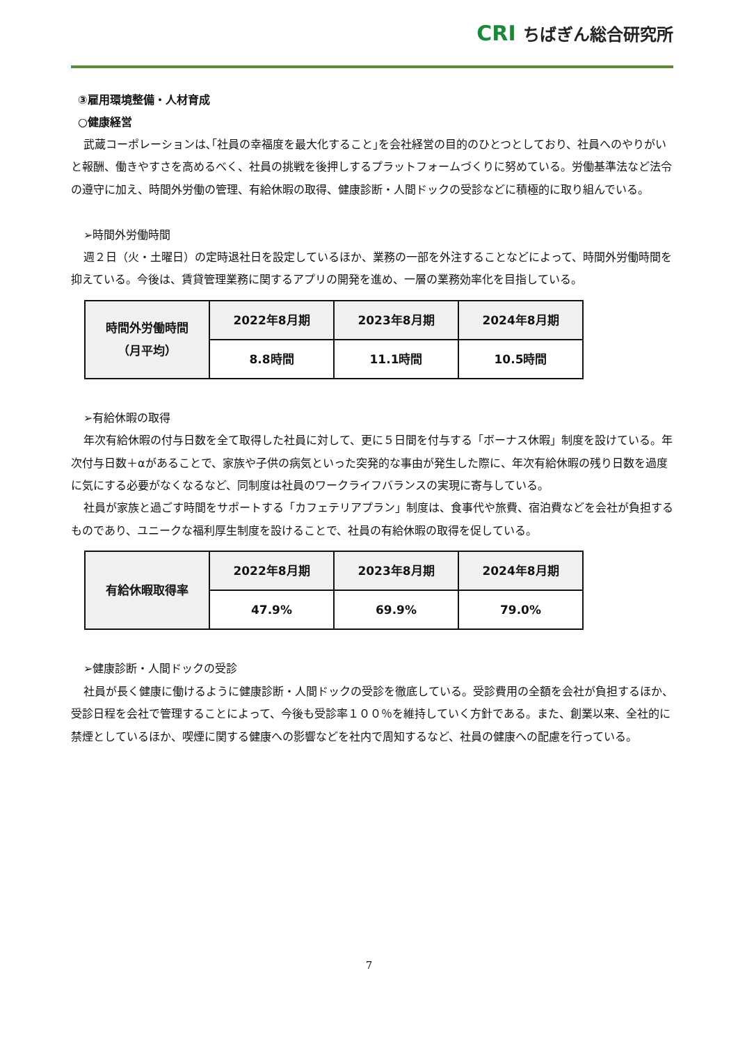CRI ちばぎん総合研究所
③雇用環境整備・人材育成
○健康経営
武蔵コーポレーションは､｢社員の幸福度を最大化すること｣を会社経営の目的のひとつとしており、社員へのやりがいと報酬、働きやすさを高めるべく、社員の挑戦を後押しするプラットフォームづくりに努めている。労働基準法など法令の遵守に加え、時間外労働の管理、有給休暇の取得、健康診断・人間ドックの受診などに積極的に取り組んでいる。
➢時間外労働時間
週２日（火・土曜日）の定時退社日を設定しているほか、業務の一部を外注することなどによって、時間外労働時間を抑えている。今後は、賃貸管理業務に関するアプリの開発を進め、一層の業務効率化を目指している。
| 時間外労働時間 （月平均） | 2022年8月期 | 2023年8月期 | 2024年8月期 |
| --- | --- | --- | --- |
| | 8.8時間 | 11.1時間 | 10.5時間 |
➢有給休暇の取得
年次有給休暇の付与日数を全て取得した社員に対して、更に５日間を付与する「ボーナス休暇」制度を設けている。年次付与日数＋αがあることで、家族や子供の病気といった突発的な事由が発生した際に、年次有給休暇の残り日数を過度に気にする必要がなくなるなど、同制度は社員のワークライフバランスの実現に寄与している。
社員が家族と過ごす時間をサポートする「カフェテリアプラン」制度は、食事代や旅費、宿泊費などを会社が負担するものであり、ユニークな福利厚生制度を設けることで、社員の有給休暇の取得を促している。
| 有給休暇取得率 | 2022年8月期 | 2023年8月期 | 2024年8月期 |
| --- | --- | --- | --- |
| | 47.9% | 69.9% | 79.0% |
➢健康診断・人間ドックの受診
社員が長く健康に働けるように健康診断・人間ドックの受診を徹底している。受診費用の全額を会社が負担するほか、受診日程を会社で管理することによって、今後も受診率１００％を維持していく方針である。また、創業以来、全社的に禁煙としているほか、喫煙に関する健康への影響などを社内で周知するなど、社員の健康への配慮を行っている。
7